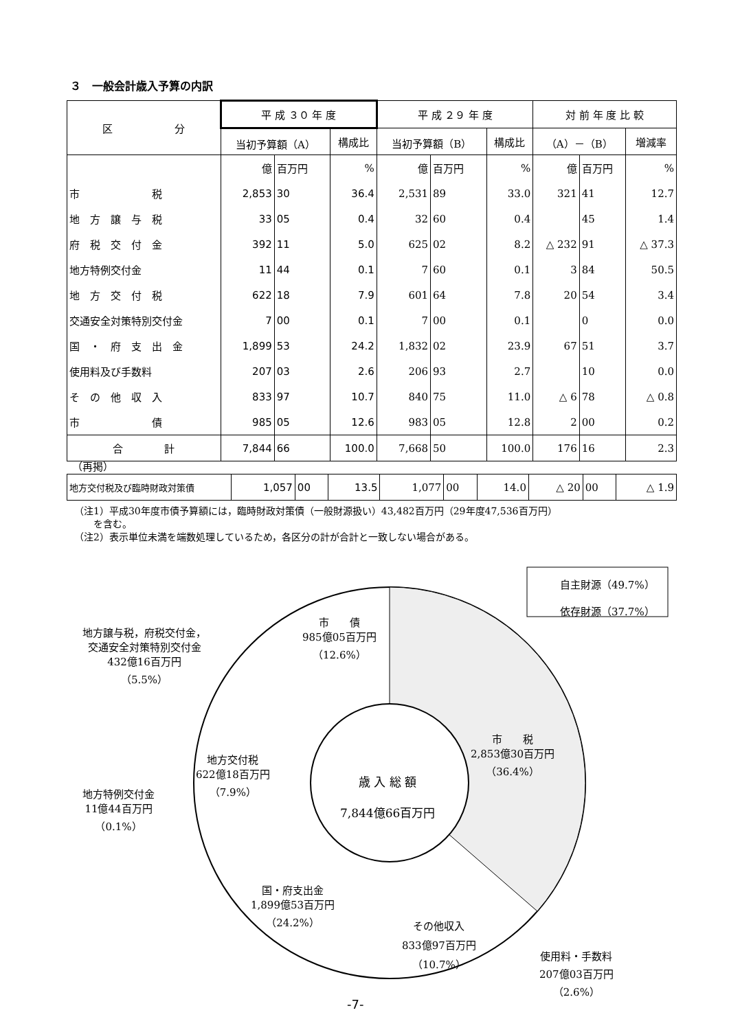３　一般会計歳入予算の内訳
| 区 分 | 平 成 ３０ 年 度 | | | 平 成 ２９ 年 度 | | | 対 前 年 度 比 較 | | |
| --- | --- | --- | --- | --- | --- | --- | --- | --- | --- |
| | 当初予算額（A） | | 構成比 | 当初予算額（B） | | 構成比 | （A）－（B） | | 増減率 |
| | 億 | 百万円 | % | 億 | 百万円 | % | 億 | 百万円 | % |
| 市 税 | 2,853 | 30 | 36.4 | 2,531 | 89 | 33.0 | 321 | 41 | 12.7 |
| 地 方 譲 与 税 | 33 | 05 | 0.4 | 32 | 60 | 0.4 | | 45 | 1.4 |
| 府 税 交 付 金 | 392 | 11 | 5.0 | 625 | 02 | 8.2 | △ 232 | 91 | △ 37.3 |
| 地方特例交付金 | 11 | 44 | 0.1 | 7 | 60 | 0.1 | 3 | 84 | 50.5 |
| 地 方 交 付 税 | 622 | 18 | 7.9 | 601 | 64 | 7.8 | 20 | 54 | 3.4 |
| 交通安全対策特別交付金 | 7 | 00 | 0.1 | 7 | 00 | 0.1 | | 0 | 0.0 |
| 国 ・ 府 支 出 金 | 1,899 | 53 | 24.2 | 1,832 | 02 | 23.9 | 67 | 51 | 3.7 |
| 使用料及び手数料 | 207 | 03 | 2.6 | 206 | 93 | 2.7 | | 10 | 0.0 |
| そ の 他 収 入 | 833 | 97 | 10.7 | 840 | 75 | 11.0 | △ 6 | 78 | △ 0.8 |
| 市 債 | 985 | 05 | 12.6 | 983 | 05 | 12.8 | 2 | 00 | 0.2 |
| 合 計 | 7,844 | 66 | 100.0 | 7,668 | 50 | 100.0 | 176 | 16 | 2.3 |
（再掲）
| 地方交付税及び臨時財政対策債 | 1,057 | 00 | 13.5 | 1,077 | 00 | 14.0 | △ 20 | 00 | △ 1.9 |
（注1）平成30年度市債予算額には，臨時財政対策債（一般財源扱い）43,482百万円（29年度47,536百万円）
　　を含む。
（注2）表示単位未満を端数処理しているため，各区分の計が合計と一致しない場合がある。
自主財源（49.7%）
依存財源（37.7%）
市　　債
985億05百万円
（12.6%）
地方譲与税，府税交付金，
交通安全対策特別交付金
432億16百万円
（5.5%）
市　　税
2,853億30百万円
（36.4%）
地方交付税
622億18百万円
（7.9%）
地方特例交付金
11億44百万円
（0.1%）
歳 入 総 額
7,844億66百万円
国・府支出金
1,899億53百万円
（24.2%）
その他収入
833億97百万円
（10.7%）
使用料・手数料
207億03百万円
（2.6%）
-7-